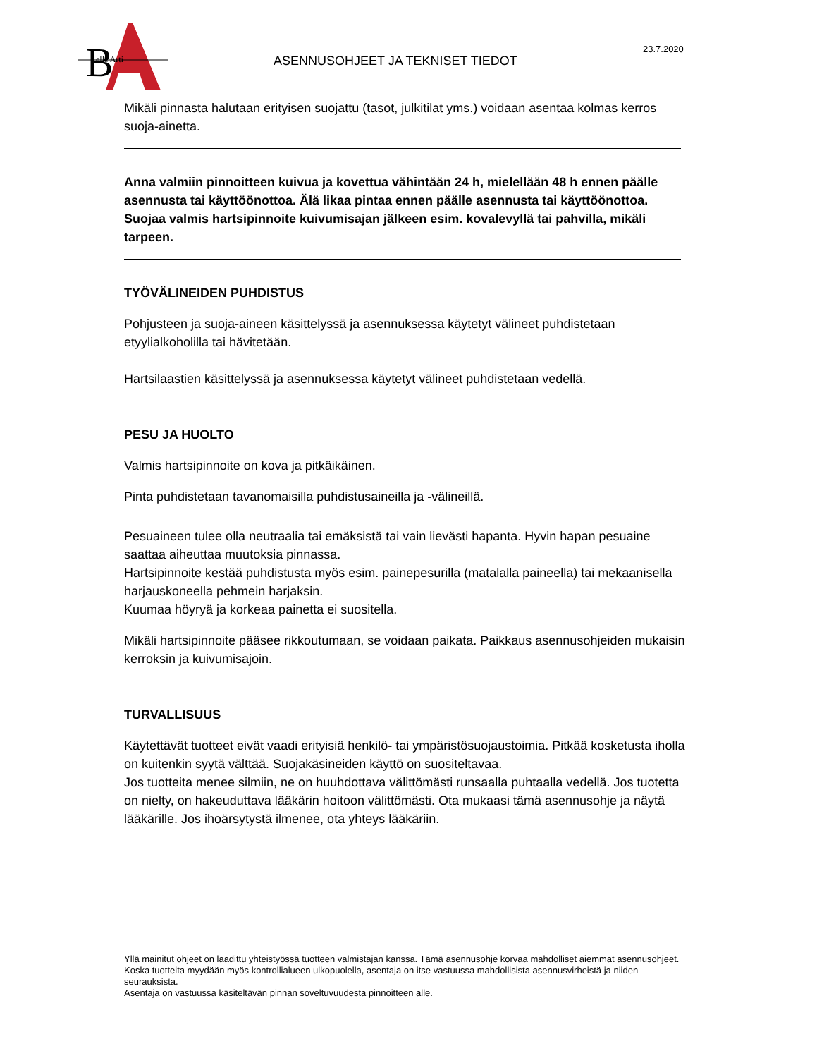B
elle Arti
ASENNUSOHJEET JA TEKNISET TIEDOT
23.7.2020
Mikäli pinnasta halutaan erityisen suojattu (tasot, julkitilat yms.) voidaan asentaa kolmas kerros suoja-ainetta.
Anna valmiin pinnoitteen kuivua ja kovettua vähintään 24 h, mielellään 48 h ennen päälle asennusta tai käyttöönottoa. Älä likaa pintaa ennen päälle asennusta tai käyttöönottoa. Suojaa valmis hartsipinnoite kuivumisajan jälkeen esim. kovalevyllä tai pahvilla, mikäli tarpeen.
TYÖVÄLINEIDEN PUHDISTUS
Pohjusteen ja suoja-aineen käsittelyssä ja asennuksessa käytetyt välineet puhdistetaan etyylialkoholilla tai hävitetään.
Hartsilaastien käsittelyssä ja asennuksessa käytetyt välineet puhdistetaan vedellä.
PESU JA HUOLTO
Valmis hartsipinnoite on kova ja pitkäikäinen.
Pinta puhdistetaan tavanomaisilla puhdistusaineilla ja -välineillä.
Pesuaineen tulee olla neutraalia tai emäksistä tai vain lievästi hapanta. Hyvin hapan pesuaine saattaa aiheuttaa muutoksia pinnassa.
Hartsipinnoite kestää puhdistusta myös esim. painepesurilla (matalalla paineella) tai mekaanisella harjauskoneella pehmein harjaksin.
Kuumaa höyryä ja korkeaa painetta ei suositella.
Mikäli hartsipinnoite pääsee rikkoutumaan, se voidaan paikata. Paikkaus asennusohjeiden mukaisin kerroksin ja kuivumisajoin.
TURVALLISUUS
Käytettävät tuotteet eivät vaadi erityisiä henkilö- tai ympäristösuojaustoimia. Pitkää kosketusta iholla on kuitenkin syytä välttää. Suojakäsineiden käyttö on suositeltavaa.
Jos tuotteita menee silmiin, ne on huuhdottava välittömästi runsaalla puhtaalla vedellä. Jos tuotetta on nielty, on hakeuduttava lääkärin hoitoon välittömästi. Ota mukaasi tämä asennusohje ja näytä lääkärille. Jos ihoärsytystä ilmenee, ota yhteys lääkäriin.
Yllä mainitut ohjeet on laadittu yhteistyössä tuotteen valmistajan kanssa. Tämä asennusohje korvaa mahdolliset aiemmat asennusohjeet.
Koska tuotteita myydään myös kontrollialueen ulkopuolella, asentaja on itse vastuussa mahdollisista asennusvirheistä ja niiden seurauksista.
Asentaja on vastuussa käsiteltävän pinnan soveltuvuudesta pinnoitteen alle.